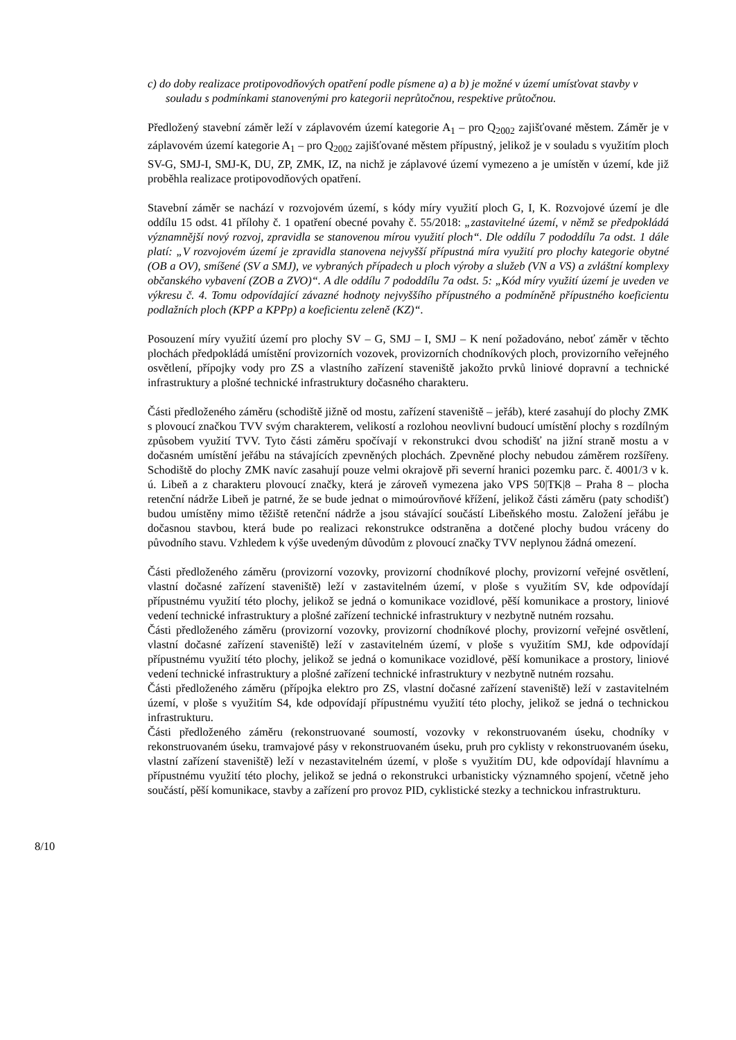c) do doby realizace protipovodňových opatření podle písmene a) a b) je možné v území umísťovat stavby v souladu s podmínkami stanovenými pro kategorii neprůtočnou, respektive průtočnou.
Předložený stavební záměr leží v záplavovém území kategorie A<sub>1</sub> – pro Q<sub>2002</sub> zajišťované městem. Záměr je v záplavovém území kategorie A<sub>1</sub> – pro Q<sub>2002</sub> zajišťované městem přípustný, jelikož je v souladu s využitím ploch SV-G, SMJ-I, SMJ-K, DU, ZP, ZMK, IZ, na nichž je záplavové území vymezeno a je umístěn v území, kde již proběhla realizace protipovodňových opatření.
Stavební záměr se nachází v rozvojovém území, s kódy míry využití ploch G, I, K. Rozvojové území je dle oddílu 15 odst. 41 přílohy č. 1 opatření obecné povahy č. 55/2018: „zastavitelné území, v němž se předpokládá významnější nový rozvoj, zpravidla se stanovenou mírou využití ploch“. Dle oddílu 7 pododdílu 7a odst. 1 dále platí: „V rozvojovém území je zpravidla stanovena nejvyšší přípustná míra využití pro plochy kategorie obytné (OB a OV), smíšené (SV a SMJ), ve vybraných případech u ploch výroby a služeb (VN a VS) a zvláštní komplexy občanského vybavení (ZOB a ZVO)“. A dle oddílu 7 pododdílu 7a odst. 5: „Kód míry využití území je uveden ve výkresu č. 4. Tomu odpovídající závazné hodnoty nejvyššího přípustného a podmíněně přípustného koeficientu podlažních ploch (KPP a KPPp) a koeficientu zeleně (KZ)“.
Posouzení míry využití území pro plochy SV – G, SMJ – I, SMJ – K není požadováno, neboť záměr v těchto plochách předpokládá umístění provizorních vozovek, provizorních chodníkových ploch, provizorního veřejného osvětlení, přípojky vody pro ZS a vlastního zařízení staveniště jakožto prvků liniové dopravní a technické infrastruktury a plošné technické infrastruktury dočasného charakteru.
Části předloženého záměru (schodiště jižně od mostu, zařízení staveniště – jeřáb), které zasahují do plochy ZMK s plovoucí značkou TVV svým charakterem, velikostí a rozlohou neovlivní budoucí umístění plochy s rozdílným způsobem využití TVV. Tyto části záměru spočívají v rekonstrukci dvou schodišť na jižní straně mostu a v dočasném umístění jeřábu na stávajících zpevněných plochách. Zpevněné plochy nebudou záměrem rozšířeny. Schodiště do plochy ZMK navíc zasahují pouze velmi okrajově při severní hranici pozemku parc. č. 4001/3 v k. ú. Libeň a z charakteru plovoucí značky, která je zároveň vymezena jako VPS 50|TK|8 – Praha 8 – plocha retenční nádrže Libeň je patrné, že se bude jednat o mimoúrovňové křížení, jelikož části záměru (paty schodišť) budou umístěny mimo těžiště retenční nádrže a jsou stávající součástí Libeňského mostu. Založení jeřábu je dočasnou stavbou, která bude po realizaci rekonstrukce odstraněna a dotčené plochy budou vráceny do původního stavu. Vzhledem k výše uvedeným důvodům z plovoucí značky TVV neplynou žádná omezení.
Části předloženého záměru (provizorní vozovky, provizorní chodníkové plochy, provizorní veřejné osvětlení, vlastní dočasné zařízení staveniště) leží v zastavitelném území, v ploše s využitím SV, kde odpovídají přípustnému využití této plochy, jelikož se jedná o komunikace vozidlové, pěší komunikace a prostory, liniové vedení technické infrastruktury a plošné zařízení technické infrastruktury v nezbytně nutném rozsahu.
Části předloženého záměru (provizorní vozovky, provizorní chodníkové plochy, provizorní veřejné osvětlení, vlastní dočasné zařízení staveniště) leží v zastavitelném území, v ploše s využitím SMJ, kde odpovídají přípustnému využití této plochy, jelikož se jedná o komunikace vozidlové, pěší komunikace a prostory, liniové vedení technické infrastruktury a plošné zařízení technické infrastruktury v nezbytně nutném rozsahu.
Části předloženého záměru (přípojka elektro pro ZS, vlastní dočasné zařízení staveniště) leží v zastavitelném území, v ploše s využitím S4, kde odpovídají přípustnému využití této plochy, jelikož se jedná o technickou infrastrukturu.
Části předloženého záměru (rekonstruované soumostí, vozovky v rekonstruovaném úseku, chodníky v rekonstruovaném úseku, tramvajové pásy v rekonstruovaném úseku, pruh pro cyklisty v rekonstruovaném úseku, vlastní zařízení staveniště) leží v nezastavitelném území, v ploše s využitím DU, kde odpovídají hlavnímu a přípustnému využití této plochy, jelikož se jedná o rekonstrukci urbanisticky významného spojení, včetně jeho součástí, pěší komunikace, stavby a zařízení pro provoz PID, cyklistické stezky a technickou infrastrukturu.
8/10